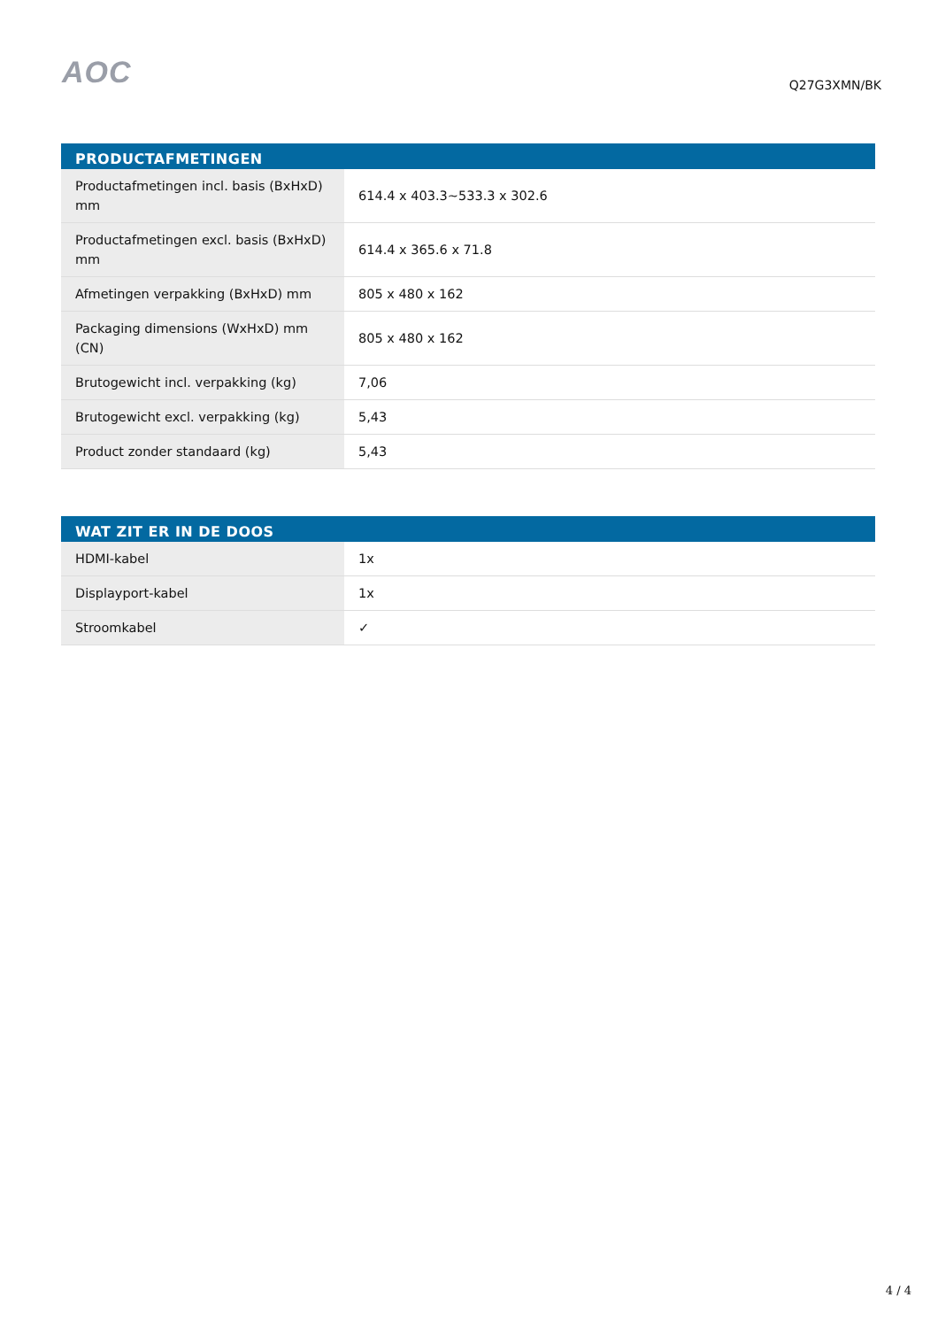AOC
Q27G3XMN/BK
| PRODUCTAFMETINGEN | |
| --- | --- |
| Productafmetingen incl. basis (BxHxD) mm | 614.4 x 403.3~533.3 x 302.6 |
| Productafmetingen excl. basis (BxHxD) mm | 614.4 x 365.6 x 71.8 |
| Afmetingen verpakking (BxHxD) mm | 805 x 480 x 162 |
| Packaging dimensions (WxHxD) mm (CN) | 805 x 480 x 162 |
| Brutogewicht incl. verpakking (kg) | 7,06 |
| Brutogewicht excl. verpakking (kg) | 5,43 |
| Product zonder standaard (kg) | 5,43 |
| WAT ZIT ER IN DE DOOS | |
| --- | --- |
| HDMI-kabel | 1x |
| Displayport-kabel | 1x |
| Stroomkabel | ✓ |
4 / 4